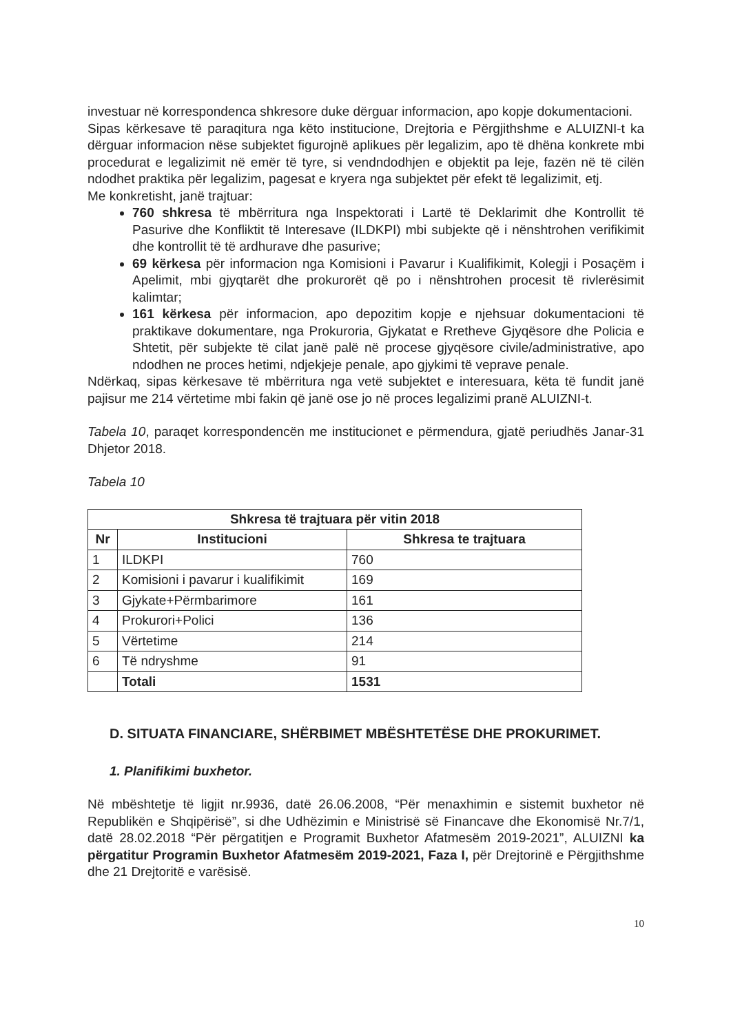investuar në korrespondenca shkresore duke dërguar informacion, apo kopje dokumentacioni.
Sipas kërkesave të paraqitura nga këto institucione, Drejtoria e Përgjithshme e ALUIZNI-t ka dërguar informacion nëse subjektet figurojnë aplikues për legalizim, apo të dhëna konkrete mbi procedurat e legalizimit në emër të tyre, si vendndodhjen e objektit pa leje, fazën në të cilën ndodhet praktika për legalizim, pagesat e kryera nga subjektet për efekt të legalizimit, etj.
Me konkretisht, janë trajtuar:
760 shkresa të mbërritura nga Inspektorati i Lartë të Deklarimit dhe Kontrollit të Pasurive dhe Konfliktit të Interesave (ILDKPI) mbi subjekte që i nënshtrohen verifikimit dhe kontrollit të të ardhurave dhe pasurive;
69 kërkesa për informacion nga Komisioni i Pavarur i Kualifikimit, Kolegji i Posaçëm i Apelimit, mbi gjyqtarët dhe prokurorët që po i nënshtrohen procesit të rivlerësimit kalimtar;
161 kërkesa për informacion, apo depozitim kopje e njehsuar dokumentacioni të praktikave dokumentare, nga Prokuroria, Gjykatat e Rretheve Gjyqësore dhe Policia e Shtetit, për subjekte të cilat janë palë në procese gjyqësore civile/administrative, apo ndodhen ne proces hetimi, ndjekjeje penale, apo gjykimi të veprave penale.
Ndërkaq, sipas kërkesave të mbërritura nga vetë subjektet e interesuara, këta të fundit janë pajisur me 214 vërtetime mbi fakin që janë ose jo në proces legalizimi pranë ALUIZNI-t.
Tabela 10, paraqet korrespondencën me institucionet e përmendura, gjatë periudhës Janar-31 Dhjetor 2018.
Tabela 10
| Shkresa të trajtuara për vitin 2018 | | |
| --- | --- | --- |
| Nr | Institucioni | Shkresa te trajtuara |
| 1 | ILDKPI | 760 |
| 2 | Komisioni i pavarur i kualifikimit | 169 |
| 3 | Gjykate+Përmbarimore | 161 |
| 4 | Prokurori+Polici | 136 |
| 5 | Vërtetime | 214 |
| 6 | Të ndryshme | 91 |
| | Totali | 1531 |
D. SITUATA FINANCIARE, SHËRBIMET MBËSHTETËSE DHE PROKURIMET.
1. Planifikimi buxhetor.
Në mbështetje të ligjit nr.9936, datë 26.06.2008, “Për menaxhimin e sistemit buxhetor në Republikën e Shqipërisë”, si dhe Udhëzimin e Ministrisë së Financave dhe Ekonomisë Nr.7/1, datë 28.02.2018 “Për përgatitjen e Programit Buxhetor Afatmesëm 2019-2021”, ALUIZNI ka përgatitur Programin Buxhetor Afatmesëm 2019-2021, Faza I, për Drejtorinë e Përgjithshme dhe 21 Drejtoritë e varësisë.
10